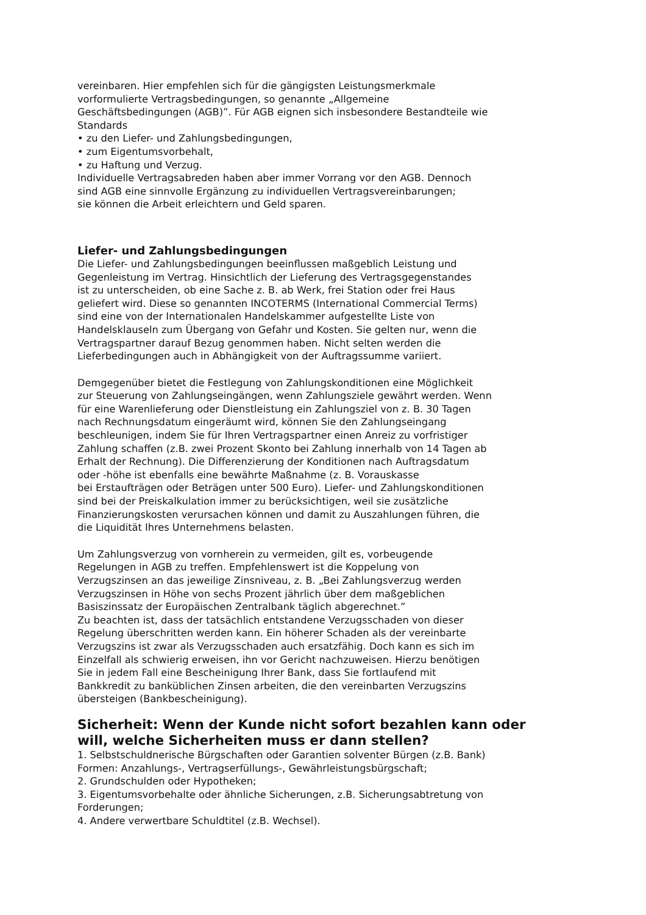vereinbaren. Hier empfehlen sich für die gängigsten Leistungsmerkmale
vorformulierte Vertragsbedingungen, so genannte „Allgemeine
Geschäftsbedingungen (AGB)”. Für AGB eignen sich insbesondere Bestandteile wie
Standards
• zu den Liefer- und Zahlungsbedingungen,
• zum Eigentumsvorbehalt,
• zu Haftung und Verzug.
Individuelle Vertragsabreden haben aber immer Vorrang vor den AGB. Dennoch
sind AGB eine sinnvolle Ergänzung zu individuellen Vertragsvereinbarungen;
sie können die Arbeit erleichtern und Geld sparen.
Liefer- und Zahlungsbedingungen
Die Liefer- und Zahlungsbedingungen beeinflussen maßgeblich Leistung und
Gegenleistung im Vertrag. Hinsichtlich der Lieferung des Vertragsgegenstandes
ist zu unterscheiden, ob eine Sache z. B. ab Werk, frei Station oder frei Haus
geliefert wird. Diese so genannten INCOTERMS (International Commercial Terms)
sind eine von der Internationalen Handelskammer aufgestellte Liste von
Handelsklauseln zum Übergang von Gefahr und Kosten. Sie gelten nur, wenn die
Vertragspartner darauf Bezug genommen haben. Nicht selten werden die
Lieferbedingungen auch in Abhängigkeit von der Auftragssumme variiert.
Demgegenüber bietet die Festlegung von Zahlungskonditionen eine Möglichkeit
zur Steuerung von Zahlungseingängen, wenn Zahlungsziele gewährt werden. Wenn
für eine Warenlieferung oder Dienstleistung ein Zahlungsziel von z. B. 30 Tagen
nach Rechnungsdatum eingeräumt wird, können Sie den Zahlungseingang
beschleunigen, indem Sie für Ihren Vertragspartner einen Anreiz zu vorfristiger
Zahlung schaffen (z.B. zwei Prozent Skonto bei Zahlung innerhalb von 14 Tagen ab
Erhalt der Rechnung). Die Differenzierung der Konditionen nach Auftragsdatum
oder -höhe ist ebenfalls eine bewährte Maßnahme (z. B. Vorauskasse
bei Erstaufträgen oder Beträgen unter 500 Euro). Liefer- und Zahlungskonditionen
sind bei der Preiskalkulation immer zu berücksichtigen, weil sie zusätzliche
Finanzierungskosten verursachen können und damit zu Auszahlungen führen, die
die Liquidität Ihres Unternehmens belasten.
Um Zahlungsverzug von vornherein zu vermeiden, gilt es, vorbeugende
Regelungen in AGB zu treffen. Empfehlenswert ist die Koppelung von
Verzugszinsen an das jeweilige Zinsniveau, z. B. „Bei Zahlungsverzug werden
Verzugszinsen in Höhe von sechs Prozent jährlich über dem maßgeblichen
Basiszinssatz der Europäischen Zentralbank täglich abgerechnet.”
Zu beachten ist, dass der tatsächlich entstandene Verzugsschaden von dieser
Regelung überschritten werden kann. Ein höherer Schaden als der vereinbarte
Verzugszins ist zwar als Verzugsschaden auch ersatzfähig. Doch kann es sich im
Einzelfall als schwierig erweisen, ihn vor Gericht nachzuweisen. Hierzu benötigen
Sie in jedem Fall eine Bescheinigung Ihrer Bank, dass Sie fortlaufend mit
Bankkredit zu banküblichen Zinsen arbeiten, die den vereinbarten Verzugszins
übersteigen (Bankbescheinigung).
Sicherheit: Wenn der Kunde nicht sofort bezahlen kann oder will, welche Sicherheiten muss er dann stellen?
1. Selbstschuldnerische Bürgschaften oder Garantien solventer Bürgen (z.B. Bank)
Formen: Anzahlungs-, Vertragserfüllungs-, Gewährleistungsbürgschaft;
2. Grundschulden oder Hypotheken;
3. Eigentumsvorbehalte oder ähnliche Sicherungen, z.B. Sicherungsabtretung von
Forderungen;
4. Andere verwertbare Schuldtitel (z.B. Wechsel).